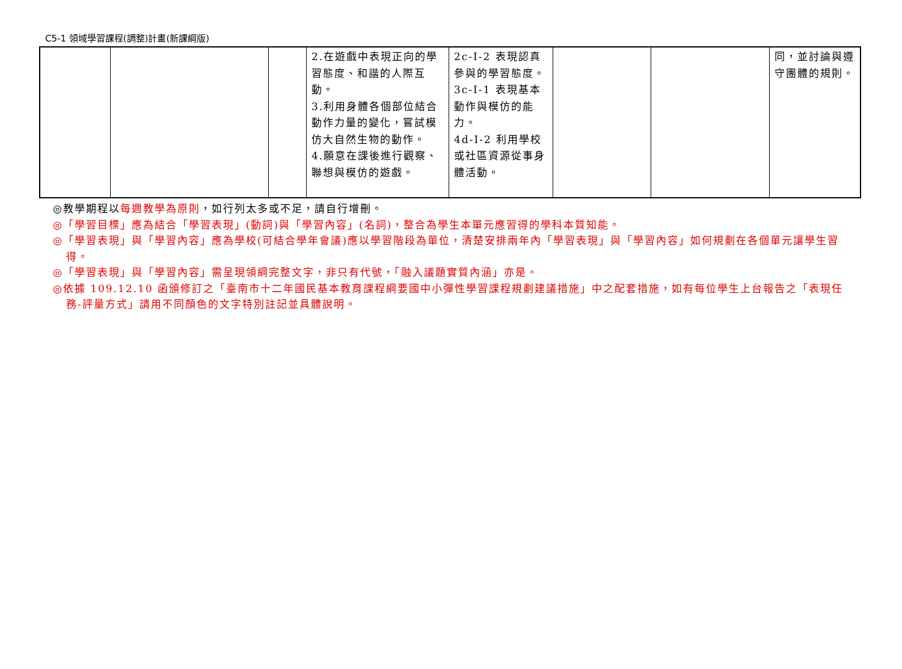C5-1 領域學習課程(調整)計畫(新課綱版)
| | | | 2.在遊戲中表現正向的學習態度、和諧的人際互動。 3.利用身體各個部位結合動作力量的變化，嘗試模仿大自然生物的動作。 4.願意在課後進行觀察、聯想與模仿的遊戲。 | 2c-I-2 表現認真參與的學習態度。 3c-I-1 表現基本動作與模仿的能力。 4d-I-2 利用學校或社區資源從事身體活動。 | | | 同，並討論與遵守團體的規則。 |
◎教學期程以每週教學為原則，如行列太多或不足，請自行增刪。
◎「學習目標」應為結合「學習表現」(動詞)與「學習內容」(名詞)，整合為學生本單元應習得的學科本質知能。
◎「學習表現」與「學習內容」應為學校(可結合學年會議)應以學習階段為單位，清楚安排兩年內「學習表現」與「學習內容」如何規劃在各個單元讓學生習得。
◎「學習表現」與「學習內容」需呈現領綱完整文字，非只有代號，「融入議題實質內涵」亦是。
◎依據 109.12.10 函頒修訂之「臺南市十二年國民基本教育課程綱要國中小彈性學習課程規劃建議措施」中之配套措施，如有每位學生上台報告之「表現任務-評量方式」請用不同顏色的文字特別註記並具體說明。